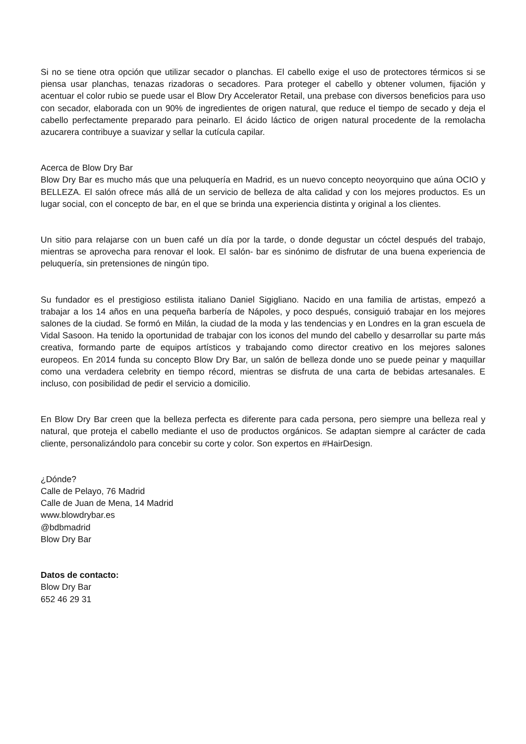Si no se tiene otra opción que utilizar secador o planchas. El cabello exige el uso de protectores térmicos si se piensa usar planchas, tenazas rizadoras o secadores. Para proteger el cabello y obtener volumen, fijación y acentuar el color rubio se puede usar el Blow Dry Accelerator Retail, una prebase con diversos beneficios para uso con secador, elaborada con un 90% de ingredientes de origen natural, que reduce el tiempo de secado y deja el cabello perfectamente preparado para peinarlo. El ácido láctico de origen natural procedente de la remolacha azucarera contribuye a suavizar y sellar la cutícula capilar.
Acerca de Blow Dry Bar
Blow Dry Bar es mucho más que una peluquería en Madrid, es un nuevo concepto neoyorquino que aúna OCIO y BELLEZA. El salón ofrece más allá de un servicio de belleza de alta calidad y con los mejores productos. Es un lugar social, con el concepto de bar, en el que se brinda una experiencia distinta y original a los clientes.
Un sitio para relajarse con un buen café un día por la tarde, o donde degustar un cóctel después del trabajo, mientras se aprovecha para renovar el look. El salón- bar es sinónimo de disfrutar de una buena experiencia de peluquería, sin pretensiones de ningún tipo.
Su fundador es el prestigioso estilista italiano Daniel Sigigliano. Nacido en una familia de artistas, empezó a trabajar a los 14 años en una pequeña barbería de Nápoles, y poco después, consiguió trabajar en los mejores salones de la ciudad. Se formó en Milán, la ciudad de la moda y las tendencias y en Londres en la gran escuela de Vidal Sasoon. Ha tenido la oportunidad de trabajar con los iconos del mundo del cabello y desarrollar su parte más creativa, formando parte de equipos artísticos y trabajando como director creativo en los mejores salones europeos. En 2014 funda su concepto Blow Dry Bar, un salón de belleza donde uno se puede peinar y maquillar como una verdadera celebrity en tiempo récord, mientras se disfruta de una carta de bebidas artesanales. E incluso, con posibilidad de pedir el servicio a domicilio.
En Blow Dry Bar creen que la belleza perfecta es diferente para cada persona, pero siempre una belleza real y natural, que proteja el cabello mediante el uso de productos orgánicos. Se adaptan siempre al carácter de cada cliente, personalizándolo para concebir su corte y color. Son expertos en #HairDesign.
¿Dónde?
Calle de Pelayo, 76 Madrid
Calle de Juan de Mena, 14 Madrid
www.blowdrybar.es
@bdbmadrid
Blow Dry Bar
Datos de contacto:
Blow Dry Bar
652 46 29 31